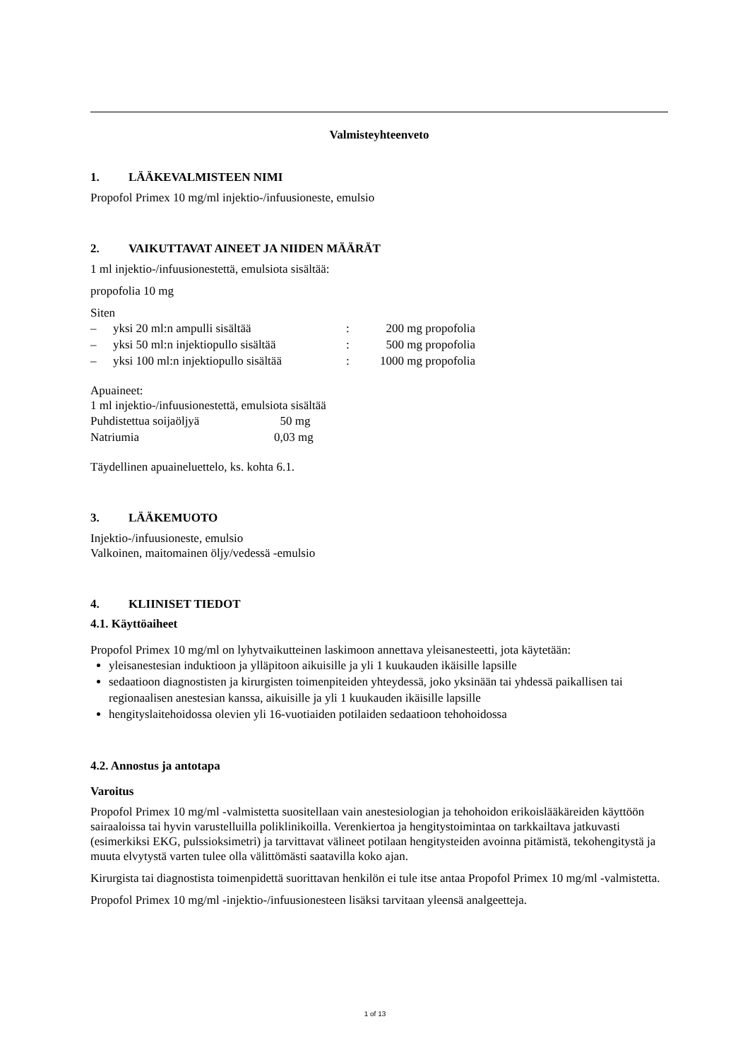Valmisteyhteenveto
1. LÄÄKEVALMISTEEN NIMI
Propofol Primex 10 mg/ml injektio-/infuusioneste, emulsio
2. VAIKUTTAVAT AINEET JA NIIDEN MÄÄRÄT
1 ml injektio-/infuusionestettä, emulsiota sisältää:
propofolia 10 mg
Siten
| – | yksi 20 ml:n ampulli sisältää | : | 200 mg propofolia |
| – | yksi 50 ml:n injektiopullo sisältää | : | 500 mg propofolia |
| – | yksi 100 ml:n injektiopullo sisältää | : | 1000 mg propofolia |
Apuaineet:
1 ml injektio-/infuusionestettä, emulsiota sisältää
| Puhdistettua soijaöljyä | 50 mg |
| Natriumia | 0,03 mg |
Täydellinen apuaineluettelo, ks. kohta 6.1.
3. LÄÄKEMUOTO
Injektio-/infuusioneste, emulsio
Valkoinen, maitomainen öljy/vedessä -emulsio
4. KLIINISET TIEDOT
4.1. Käyttöaiheet
Propofol Primex 10 mg/ml on lyhytvaikutteinen laskimoon annettava yleisanesteetti, jota käytetään:
yleisanestesian induktioon ja ylläpitoon aikuisille ja yli 1 kuukauden ikäisille lapsille
sedaatioon diagnostisten ja kirurgisten toimenpiteiden yhteydessä, joko yksinään tai yhdessä paikallisen tai regionaalisen anestesian kanssa, aikuisille ja yli 1 kuukauden ikäisille lapsille
hengityslaitehoidossa olevien yli 16-vuotiaiden potilaiden sedaatioon tehohoidossa
4.2. Annostus ja antotapa
Varoitus
Propofol Primex 10 mg/ml -valmistetta suositellaan vain anestesiologian ja tehohoidon erikoislääkäreiden käyttöön sairaaloissa tai hyvin varustelluilla poliklinikoilla. Verenkiertoa ja hengitystoimintaa on tarkkailtava jatkuvasti (esimerkiksi EKG, pulssioksimetri) ja tarvittavat välineet potilaan hengitysteiden avoinna pitämistä, tekohengitystä ja muuta elvytystä varten tulee olla välittömästi saatavilla koko ajan.
Kirurgista tai diagnostista toimenpidettä suorittavan henkilön ei tule itse antaa Propofol Primex 10 mg/ml -valmistetta.
Propofol Primex 10 mg/ml -injektio-/infuusionesteen lisäksi tarvitaan yleensä analgeetteja.
1 of 13